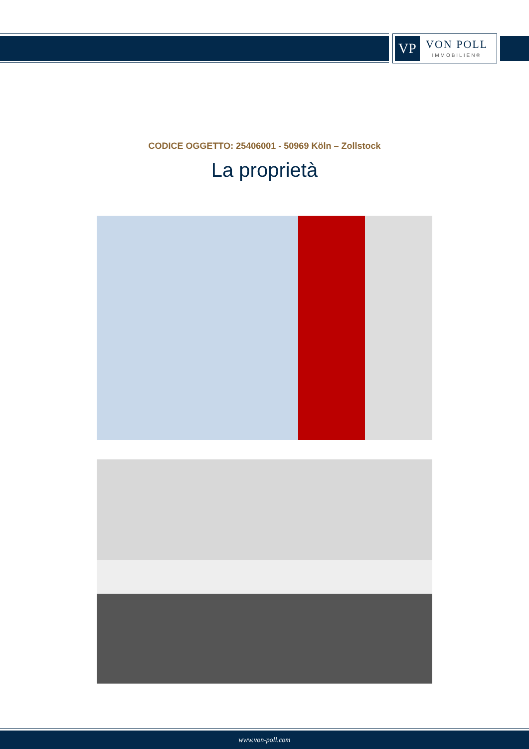VP
VON POLL
IMMOBILIEN®
CODICE OGGETTO: 25406001 - 50969 Köln – Zollstock
La proprietà
www.von-poll.com